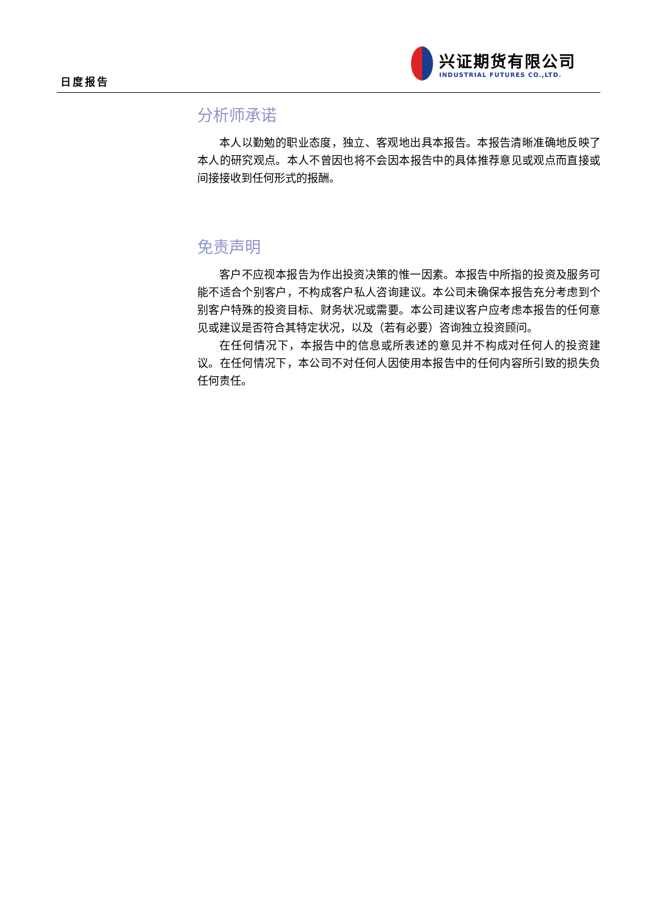日度报告
兴证期货有限公司
INDUSTRIAL FUTURES CO.,LTD.
分析师承诺
本人以勤勉的职业态度，独立、客观地出具本报告。本报告清晰准确地反映了本人的研究观点。本人不曾因也将不会因本报告中的具体推荐意见或观点而直接或间接接收到任何形式的报酬。
免责声明
客户不应视本报告为作出投资决策的惟一因素。本报告中所指的投资及服务可能不适合个别客户，不构成客户私人咨询建议。本公司未确保本报告充分考虑到个别客户特殊的投资目标、财务状况或需要。本公司建议客户应考虑本报告的任何意见或建议是否符合其特定状况，以及（若有必要）咨询独立投资顾问。
在任何情况下，本报告中的信息或所表述的意见并不构成对任何人的投资建议。在任何情况下，本公司不对任何人因使用本报告中的任何内容所引致的损失负任何责任。